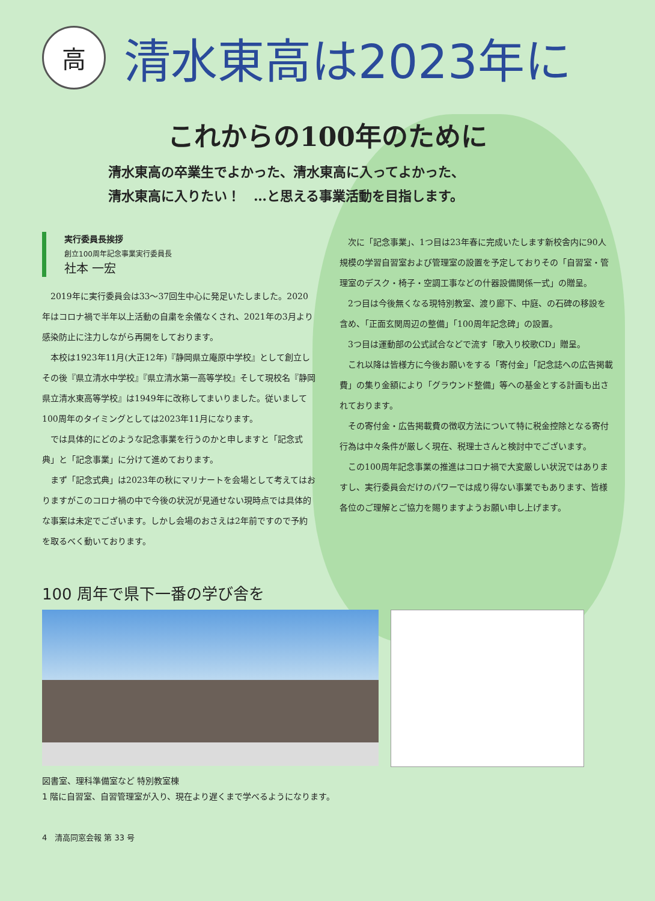高
清水東高は2023年に
これからの100年のために
清水東高の卒業生でよかった、清水東高に入ってよかった、
清水東高に入りたい！　…と思える事業活動を目指します。
実行委員長挨拶
創立100周年記念事業実行委員長
社本 一宏
2019年に実行委員会は33〜37回生中心に発足いたしました。2020年はコロナ禍で半年以上活動の自粛を余儀なくされ、2021年の3月より感染防止に注力しながら再開をしております。
本校は1923年11月(大正12年)『静岡県立庵原中学校』として創立しその後『県立清水中学校』『県立清水第一高等学校』そして現校名『静岡県立清水東高等学校』は1949年に改称してまいりました。従いまして100周年のタイミングとしては2023年11月になります。
では具体的にどのような記念事業を行うのかと申しますと「記念式典」と「記念事業」に分けて進めております。
まず「記念式典」は2023年の秋にマリナートを会場として考えてはおりますがこのコロナ禍の中で今後の状況が見通せない現時点では具体的な事案は未定でございます。しかし会場のおさえは2年前ですので予約を取るべく動いております。
次に「記念事業」、1つ目は23年春に完成いたします新校舎内に90人規模の学習自習室および管理室の設置を予定しておりその「自習室・管理室のデスク・椅子・空調工事などの什器設備関係一式」の贈呈。
2つ目は今後無くなる現特別教室、渡り廊下、中庭、の石碑の移設を含め、「正面玄関周辺の整備」「100周年記念碑」の設置。
3つ目は運動部の公式試合などで流す「歌入り校歌CD」贈呈。
これ以降は皆様方に今後お願いをする「寄付金」「記念誌への広告掲載費」の集り金額により「グラウンド整備」等への基金とする計画も出されております。
その寄付金・広告掲載費の徴収方法について特に税金控除となる寄付行為は中々条件が厳しく現在、税理士さんと検討中でございます。
この100周年記念事業の推進はコロナ禍で大変厳しい状況ではありますし、実行委員会だけのパワーでは成り得ない事業でもあります、皆様各位のご理解とご協力を賜りますようお願い申し上げます。
100 周年で県下一番の学び舎を
図書室、理科準備室など 特別教室棟
1 階に自習室、自習管理室が入り、現在より遅くまで学べるようになります。
4　清高同窓会報 第 33 号